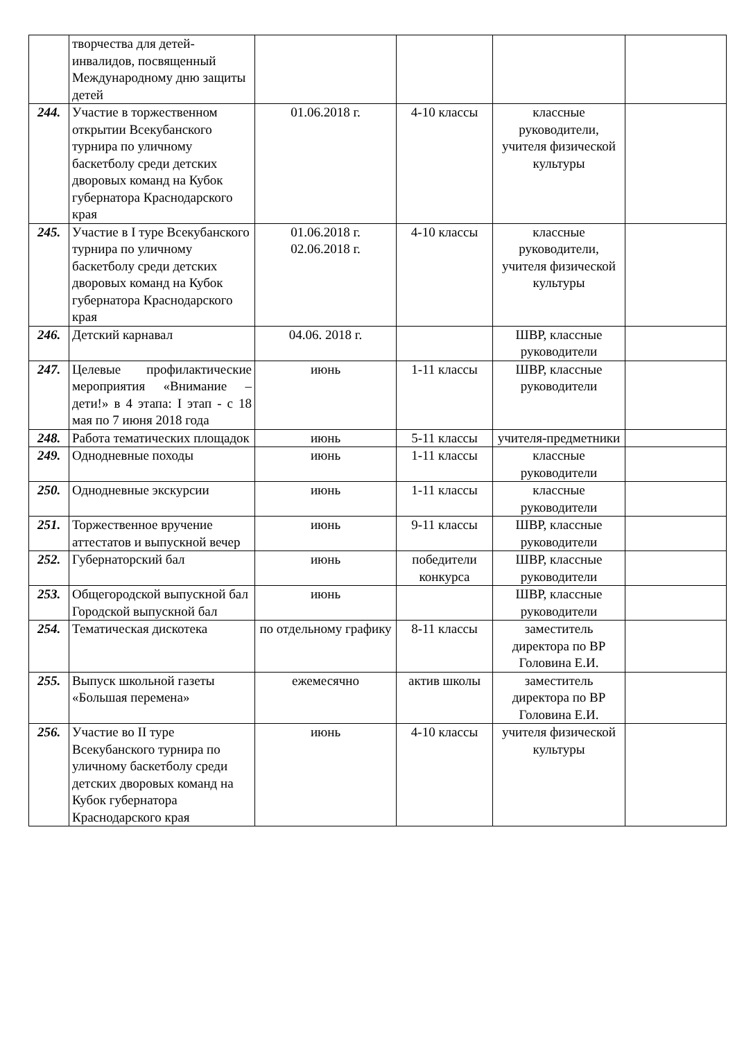| | творчества для детей-инвалидов, посвященный Международному дню защиты детей | | | | |
| 244. | Участие в торжественном открытии Всекубанского турнира по уличному баскетболу среди детских дворовых команд на Кубок губернатора Краснодарского края | 01.06.2018 г. | 4-10 классы | классные руководители, учителя физической культуры | |
| 245. | Участие в I туре Всекубанского турнира по уличному баскетболу среди детских дворовых команд на Кубок губернатора Краснодарского края | 01.06.2018 г. 02.06.2018 г. | 4-10 классы | классные руководители, учителя физической культуры | |
| 246. | Детский карнавал | 04.06. 2018 г. | | ШВР, классные руководители | |
| 247. | Целевые профилактические мероприятия «Внимание – дети!» в 4 этапа: I этап - с 18 мая по 7 июня 2018 года | июнь | 1-11 классы | ШВР, классные руководители | |
| 248. | Работа тематических площадок | июнь | 5-11 классы | учителя-предметники | |
| 249. | Однодневные походы | июнь | 1-11 классы | классные руководители | |
| 250. | Однодневные экскурсии | июнь | 1-11 классы | классные руководители | |
| 251. | Торжественное вручение аттестатов и выпускной вечер | июнь | 9-11 классы | ШВР, классные руководители | |
| 252. | Губернаторский бал | июнь | победители конкурса | ШВР, классные руководители | |
| 253. | Общегородской выпускной бал Городской выпускной бал | июнь | | ШВР, классные руководители | |
| 254. | Тематическая дискотека | по отдельному графику | 8-11 классы | заместитель директора по ВР Головина Е.И. | |
| 255. | Выпуск школьной газеты «Большая перемена» | ежемесячно | актив школы | заместитель директора по ВР Головина Е.И. | |
| 256. | Участие во II туре Всекубанского турнира по уличному баскетболу среди детских дворовых команд на Кубок губернатора Краснодарского края | июнь | 4-10 классы | учителя физической культуры | |